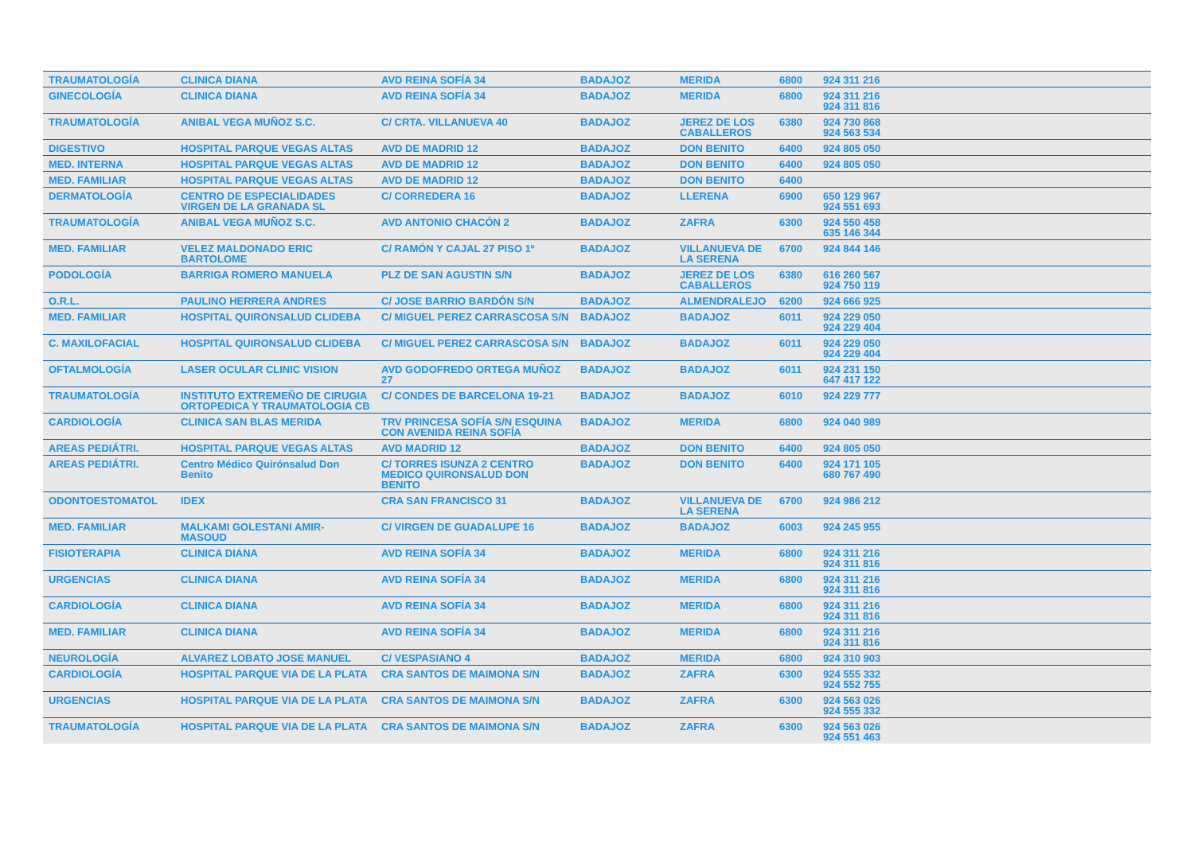| TRAUMATOLOGÍA | CLINICA DIANA | AVD REINA SOFÍA 34 | BADAJOZ | MERIDA | 6800 | 924 311 216 | |
| GINECOLOGÍA | CLINICA DIANA | AVD REINA SOFÍA 34 | BADAJOZ | MERIDA | 6800 | 924 311 216 924 311 816 | |
| TRAUMATOLOGÍA | ANIBAL VEGA MUÑOZ S.C. | C/ CRTA. VILLANUEVA 40 | BADAJOZ | JEREZ DE LOS CABALLEROS | 6380 | 924 730 868 924 563 534 | |
| DIGESTIVO | HOSPITAL PARQUE VEGAS ALTAS | AVD DE MADRID 12 | BADAJOZ | DON BENITO | 6400 | 924 805 050 | |
| MED. INTERNA | HOSPITAL PARQUE VEGAS ALTAS | AVD DE MADRID 12 | BADAJOZ | DON BENITO | 6400 | 924 805 050 | |
| MED. FAMILIAR | HOSPITAL PARQUE VEGAS ALTAS | AVD DE MADRID 12 | BADAJOZ | DON BENITO | 6400 | | |
| DERMATOLOGÍA | CENTRO DE ESPECIALIDADES VIRGEN DE LA GRANADA SL | C/ CORREDERA 16 | BADAJOZ | LLERENA | 6900 | 650 129 967 924 551 693 | |
| TRAUMATOLOGÍA | ANIBAL VEGA MUÑOZ S.C. | AVD ANTONIO CHACÓN 2 | BADAJOZ | ZAFRA | 6300 | 924 550 458 635 146 344 | |
| MED. FAMILIAR | VELEZ MALDONADO ERIC BARTOLOME | C/ RAMÓN Y CAJAL 27 PISO 1º | BADAJOZ | VILLANUEVA DE LA SERENA | 6700 | 924 844 146 | |
| PODOLOGÍA | BARRIGA ROMERO MANUELA | PLZ DE SAN AGUSTIN S/N | BADAJOZ | JEREZ DE LOS CABALLEROS | 6380 | 616 260 567 924 750 119 | |
| O.R.L. | PAULINO HERRERA ANDRES | C/ JOSE BARRIO BARDÓN S/N | BADAJOZ | ALMENDRALEJO | 6200 | 924 666 925 | |
| MED. FAMILIAR | HOSPITAL QUIRONSALUD CLIDEBA | C/ MIGUEL PEREZ CARRASCOSA S/N | BADAJOZ | BADAJOZ | 6011 | 924 229 050 924 229 404 | |
| C. MAXILOFACIAL | HOSPITAL QUIRONSALUD CLIDEBA | C/ MIGUEL PEREZ CARRASCOSA S/N | BADAJOZ | BADAJOZ | 6011 | 924 229 050 924 229 404 | |
| OFTALMOLOGÍA | LASER OCULAR CLINIC VISION | AVD GODOFREDO ORTEGA MUÑOZ 27 | BADAJOZ | BADAJOZ | 6011 | 924 231 150 647 417 122 | |
| TRAUMATOLOGÍA | INSTITUTO EXTREMEÑO DE CIRUGIA ORTOPEDICA Y TRAUMATOLOGIA CB | C/ CONDES DE BARCELONA 19-21 | BADAJOZ | BADAJOZ | 6010 | 924 229 777 | |
| CARDIOLOGÍA | CLINICA SAN BLAS MERIDA | TRV PRINCESA SOFÍA S/N ESQUINA CON AVENIDA REINA SOFÍA | BADAJOZ | MERIDA | 6800 | 924 040 989 | |
| AREAS PEDIÁTRI. | HOSPITAL PARQUE VEGAS ALTAS | AVD MADRID 12 | BADAJOZ | DON BENITO | 6400 | 924 805 050 | |
| AREAS PEDIÁTRI. | Centro Médico Quirónsalud Don Benito | C/ TORRES ISUNZA 2 CENTRO MEDICO QUIRONSALUD DON BENITO | BADAJOZ | DON BENITO | 6400 | 924 171 105 680 767 490 | |
| ODONTOESTOMATOL | IDEX | CRA SAN FRANCISCO 31 | BADAJOZ | VILLANUEVA DE LA SERENA | 6700 | 924 986 212 | |
| MED. FAMILIAR | MALKAMI GOLESTANI AMIR-MASOUD | C/ VIRGEN DE GUADALUPE 16 | BADAJOZ | BADAJOZ | 6003 | 924 245 955 | |
| FISIOTERAPIA | CLINICA DIANA | AVD REINA SOFÍA 34 | BADAJOZ | MERIDA | 6800 | 924 311 216 924 311 816 | |
| URGENCIAS | CLINICA DIANA | AVD REINA SOFÍA 34 | BADAJOZ | MERIDA | 6800 | 924 311 216 924 311 816 | |
| CARDIOLOGÍA | CLINICA DIANA | AVD REINA SOFÍA 34 | BADAJOZ | MERIDA | 6800 | 924 311 216 924 311 816 | |
| MED. FAMILIAR | CLINICA DIANA | AVD REINA SOFÍA 34 | BADAJOZ | MERIDA | 6800 | 924 311 216 924 311 816 | |
| NEUROLOGÍA | ALVAREZ LOBATO JOSE MANUEL | C/ VESPASIANO 4 | BADAJOZ | MERIDA | 6800 | 924 310 903 | |
| CARDIOLOGÍA | HOSPITAL PARQUE VIA DE LA PLATA | CRA SANTOS DE MAIMONA S/N | BADAJOZ | ZAFRA | 6300 | 924 555 332 924 552 755 | |
| URGENCIAS | HOSPITAL PARQUE VIA DE LA PLATA | CRA SANTOS DE MAIMONA S/N | BADAJOZ | ZAFRA | 6300 | 924 563 026 924 555 332 | |
| TRAUMATOLOGÍA | HOSPITAL PARQUE VIA DE LA PLATA | CRA SANTOS DE MAIMONA S/N | BADAJOZ | ZAFRA | 6300 | 924 563 026 924 551 463 | |